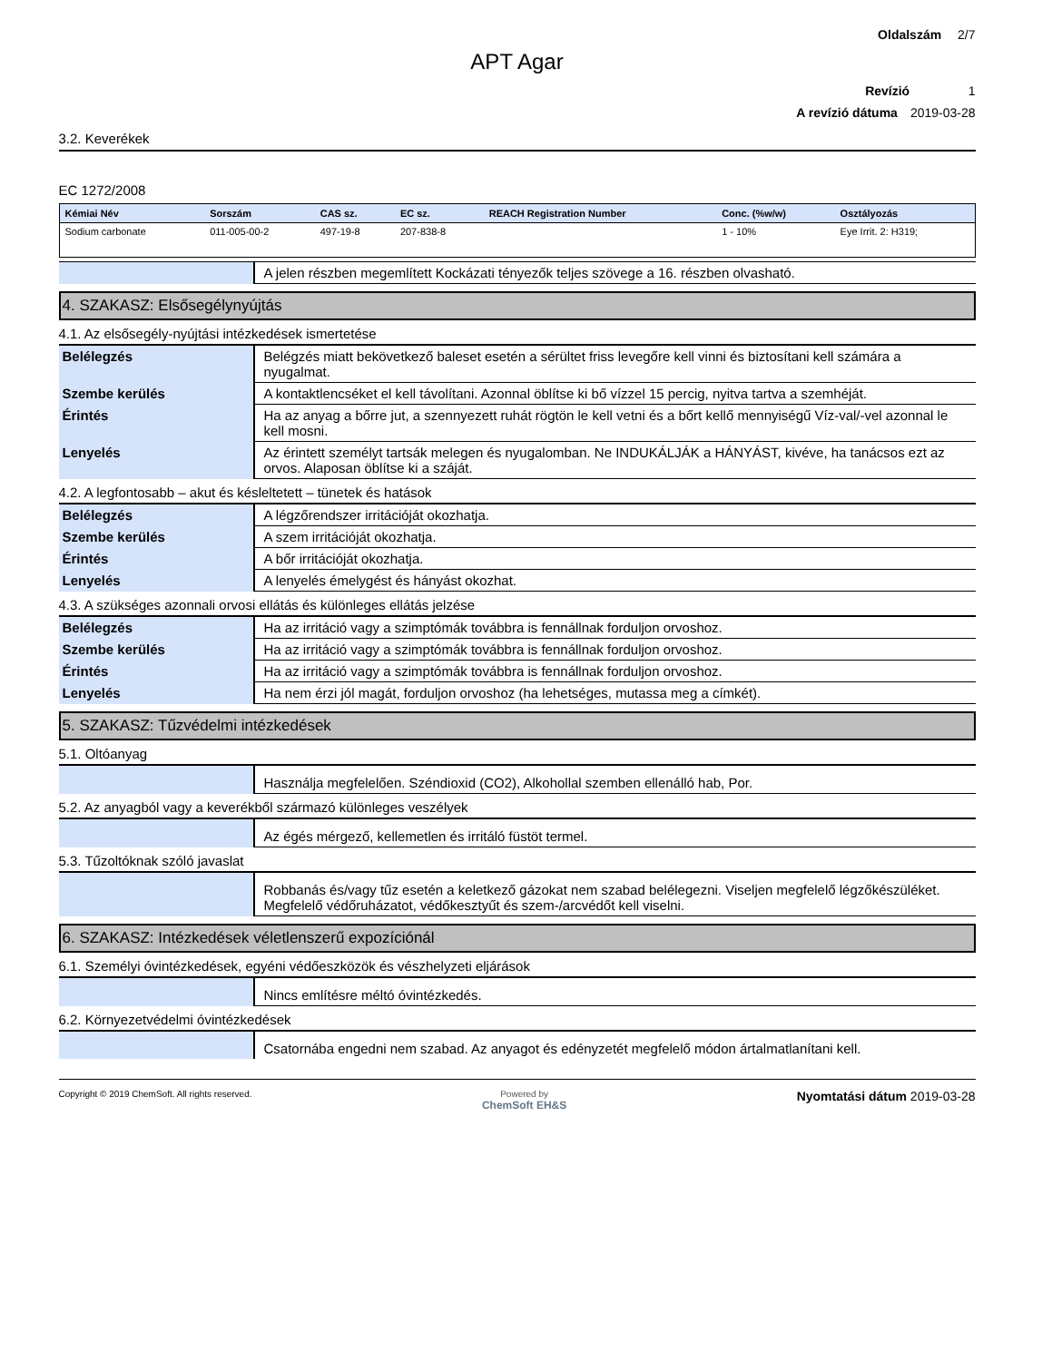Oldalszám 2/7
APT Agar
Revízió 1
A revízió dátuma 2019-03-28
3.2. Keverékek
EC 1272/2008
| Kémiai Név | Sorszám | CAS sz. | EC sz. | REACH Registration Number | Conc. (%w/w) | Osztályozás |
| --- | --- | --- | --- | --- | --- | --- |
| Sodium carbonate | 011-005-00-2 | 497-19-8 | 207-838-8 | | 1 - 10% | Eye Irrit. 2: H319; |
| | A jelen részben megemlített Kockázati tényezők teljes szövege a 16. részben olvasható. |
4. SZAKASZ: Elsősegélynyújtás
4.1. Az elsősegély-nyújtási intézkedések ismertetése
| Belélegzés | Belégzés miatt bekövetkező baleset esetén a sérültet friss levegőre kell vinni és biztosítani kell számára a nyugalmat. |
| Szembe kerülés | A kontaktlencséket el kell távolítani. Azonnal öblítse ki bő vízzel 15 percig, nyitva tartva a szemhéját. |
| Érintés | Ha az anyag a bőrre jut, a szennyezett ruhát rögtön le kell vetni és a bőrt kellő mennyiségű Víz-val/-vel azonnal le kell mosni. |
| Lenyelés | Az érintett személyt tartsák melegen és nyugalomban. Ne INDUKÁLJÁK a HÁNYÁST, kivéve, ha tanácsos ezt az orvos. Alaposan öblítse ki a száját. |
4.2. A legfontosabb – akut és késleltetett – tünetek és hatások
| Belélegzés | A légzőrendszer irritációját okozhatja. |
| Szembe kerülés | A szem irritációját okozhatja. |
| Érintés | A bőr irritációját okozhatja. |
| Lenyelés | A lenyelés émelygést és hányást okozhat. |
4.3. A szükséges azonnali orvosi ellátás és különleges ellátás jelzése
| Belélegzés | Ha az irritáció vagy a szimptómák továbbra is fennállnak forduljon orvoshoz. |
| Szembe kerülés | Ha az irritáció vagy a szimptómák továbbra is fennállnak forduljon orvoshoz. |
| Érintés | Ha az irritáció vagy a szimptómák továbbra is fennállnak forduljon orvoshoz. |
| Lenyelés | Ha nem érzi jól magát, forduljon orvoshoz (ha lehetséges, mutassa meg a címkét). |
5. SZAKASZ: Tűzvédelmi intézkedések
5.1. Oltóanyag
| | Használja megfelelően. Széndioxid (CO2), Alkohollal szemben ellenálló hab, Por. |
5.2. Az anyagból vagy a keverékből származó különleges veszélyek
| | Az égés mérgező, kellemetlen és irritáló füstöt termel. |
5.3. Tűzoltóknak szóló javaslat
| | Robbanás és/vagy tűz esetén a keletkező gázokat nem szabad belélegezni. Viseljen megfelelő légzőkészüléket. Megfelelő védőruházatot, védőkesztyűt és szem-/arcvédőt kell viselni. |
6. SZAKASZ: Intézkedések véletlenszerű expozíciónál
6.1. Személyi óvintézkedések, egyéni védőeszközök és vészhelyzeti eljárások
| | Nincs említésre méltó óvintézkedés. |
6.2. Környezetvédelmi óvintézkedések
| | Csatornába engedni nem szabad. Az anyagot és edényzetét megfelelő módon ártalmatlanítani kell. |
Copyright © 2019 ChemSoft. All rights reserved.
Powered by
ChemSoft EH&S
Nyomtatási dátum 2019-03-28